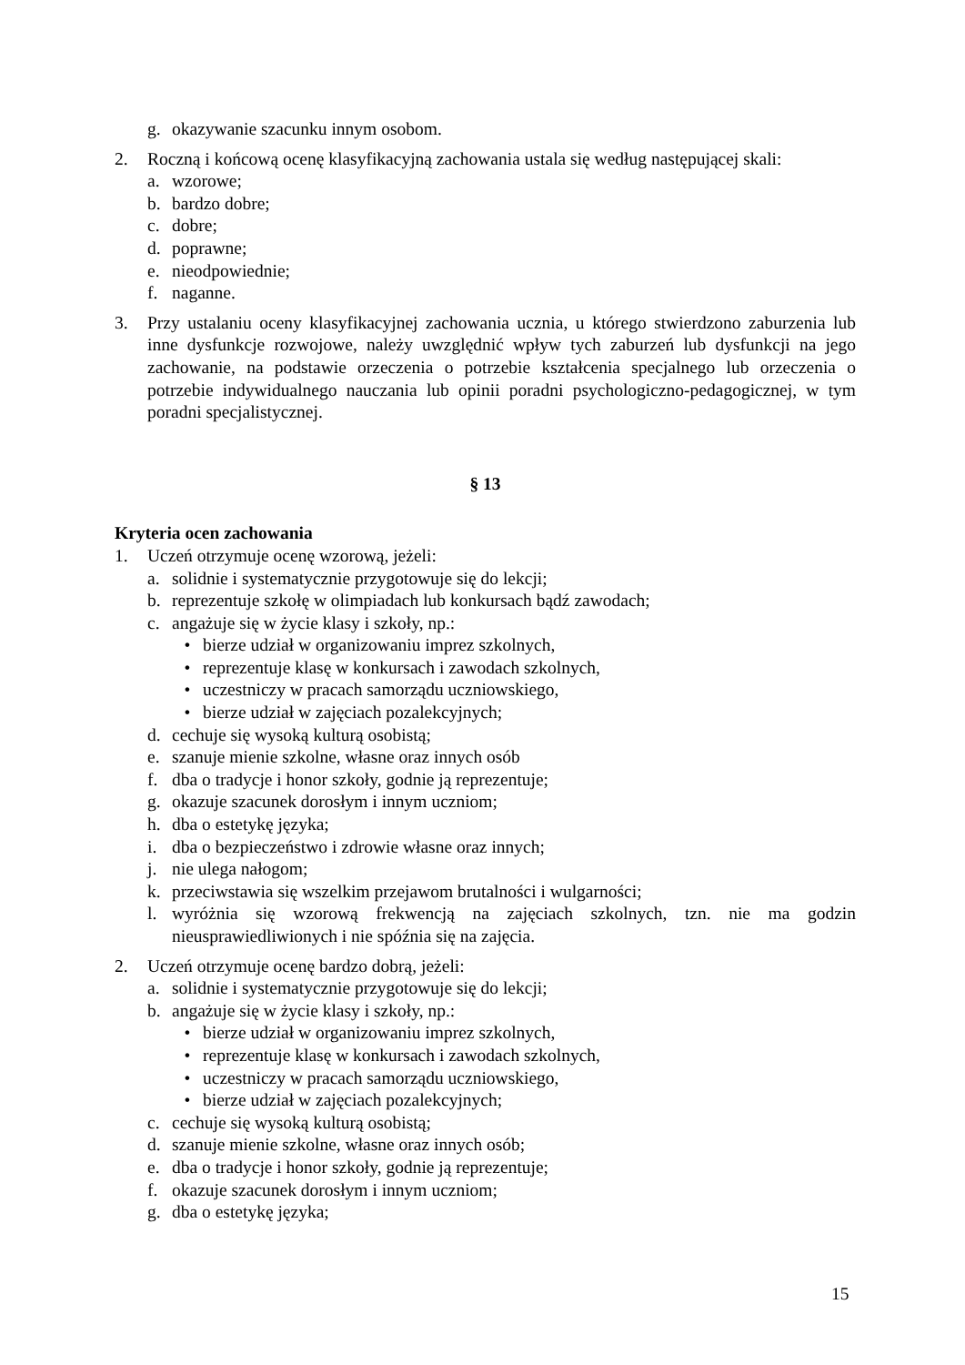g. okazywanie szacunku innym osobom.
2. Roczną i końcową ocenę klasyfikacyjną zachowania ustala się według następującej skali:
a. wzorowe;
b. bardzo dobre;
c. dobre;
d. poprawne;
e. nieodpowiednie;
f. naganne.
3. Przy ustalaniu oceny klasyfikacyjnej zachowania ucznia, u którego stwierdzono zaburzenia lub inne dysfunkcje rozwojowe, należy uwzględnić wpływ tych zaburzeń lub dysfunkcji na jego zachowanie, na podstawie orzeczenia o potrzebie kształcenia specjalnego lub orzeczenia o potrzebie indywidualnego nauczania lub opinii poradni psychologiczno-pedagogicznej, w tym poradni specjalistycznej.
§ 13
Kryteria ocen zachowania
1. Uczeń otrzymuje ocenę wzorową, jeżeli:
a. solidnie i systematycznie przygotowuje się do lekcji;
b. reprezentuje szkołę w olimpiadach lub konkursach bądź zawodach;
c. angażuje się w życie klasy i szkoły, np.:
• bierze udział w organizowaniu imprez szkolnych,
• reprezentuje klasę w konkursach i zawodach szkolnych,
• uczestniczy w pracach samorządu uczniowskiego,
• bierze udział w zajęciach pozalekcyjnych;
d. cechuje się wysoką kulturą osobistą;
e. szanuje mienie szkolne, własne oraz innych osób
f. dba o tradycje i honor szkoły, godnie ją reprezentuje;
g. okazuje szacunek dorosłym i innym uczniom;
h. dba o estetykę języka;
i. dba o bezpieczeństwo i zdrowie własne oraz innych;
j. nie ulega nałogom;
k. przeciwstawia się wszelkim przejawom brutalności i wulgarności;
l. wyróżnia się wzorową frekwencją na zajęciach szkolnych, tzn. nie ma godzin nieusprawiedliwionych i nie spóźnia się na zajęcia.
2. Uczeń otrzymuje ocenę bardzo dobrą, jeżeli:
a. solidnie i systematycznie przygotowuje się do lekcji;
b. angażuje się w życie klasy i szkoły, np.:
• bierze udział w organizowaniu imprez szkolnych,
• reprezentuje klasę w konkursach i zawodach szkolnych,
• uczestniczy w pracach samorządu uczniowskiego,
• bierze udział w zajęciach pozalekcyjnych;
c. cechuje się wysoką kulturą osobistą;
d. szanuje mienie szkolne, własne oraz innych osób;
e. dba o tradycje i honor szkoły, godnie ją reprezentuje;
f. okazuje szacunek dorosłym i innym uczniom;
g. dba o estetykę języka;
15